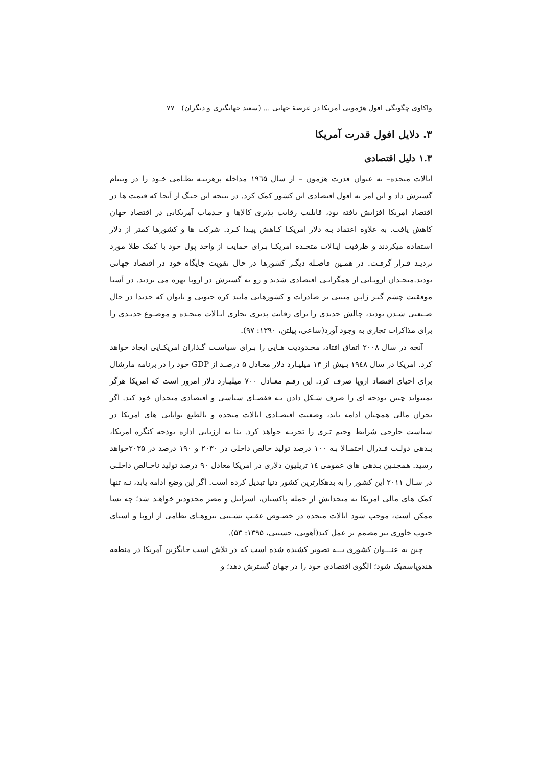واکاوی چگونگی افول هژمونی آمریکا در عرصهٔ جهانی ... (سعید جهانگیری و دیگران) ۷۷
۳. دلایل افول قدرت آمریکا
۱.۳ دلیل اقتصادی
ایالات متحده– به عنوان قدرت هژمون – از سال ۱۹٦۵ مداخله پرهزینـه نظـامی خـود را در ویتنام گسترش داد و این امر به افول اقتصادی این کشور کمک کرد. در نتیجه این جنـگ از آنجا که قیمت ها در اقتصاد امریکا افزایش یافته بود، قابلیت رقابت پذیری کالاها و خـدمات آمریکایی در اقتصاد جهان کاهش یافت. به علاوه اعتماد بـه دلار امریکـا کـاهش پیـدا کـرد. شرکت ها و کشورها کمتر از دلار استفاده میکردند و ظرفیت ایـالات متحـده امریکـا بـرای حمایت از واحد پول خود با کمک طلا مورد تردیـد قـرار گرفـت. در همـین فاصـله دیگـر کشورها در حال تقویت جایگاه خود در اقتصاد جهانی بودند.متحـدان اروپـایی از همگرایـی اقتصادی شدید و رو به گسترش در اروپا بهره می بردند. در آسیا موفقیت چشم گیـر ژاپـن مبتنی بر صادرات و کشورهایی مانند کره جنوبی و تایوان که جدیدا در حال صـنعتی شـدن بودند، چالش جدیدی را برای رقابت پذیری تجاری ایـالات متحـده و موضـوع جدیـدی را برای مذاکرات تجاری به وجود آورد(ساعی، پیلتن، ۱۳۹۰: ۹۷).
آنچه در سال ۲۰۰۸ اتفاق افتاد، محـدودیت هـایی را بـرای سیاسـت گـذاران امریکـایی ایجاد خواهد کرد. امریکا در سال ۱۹٤۸ بـیش از ۱۳ میلیـارد دلار معـادل ۵ درصـد از GDP خود را در برنامه مارشال برای احیای اقتصاد اروپا صرف کرد. این رقـم معـادل ۷۰۰ میلیـارد دلار امروز است که امریکا هرگز نمیتواند چنین بودجه ای را صرف شـکل دادن بـه ففضـای سیاسی و اقتصادی متحدان خود کند. اگر بحران مالی همچنان ادامه یابد، وضعیت اقتصـادی ایالات متحده و بالطبع توانایی های امریکا در سیاست خارجی شرایط وخیم تـری را تجربـه خواهد کرد. بنا به ارزیابی اداره بودجه کنگره امریکا، بـدهی دولـت فـدرال احتمـالا بـه ۱۰۰ درصد تولید خالص داخلی در ۲۰۳۰ و ۱۹۰ درصد در ۲۰۳۵خواهد رسید. همچنـین بـدهی های عمومی ۱٤ تریلیون دلاری در امریکا معادل ۹۰ درصد تولید ناخـالص داخلـی در سـال ۲۰۱۱ این کشور را به بدهکارترین کشور دنیا تبدیل کرده است. اگر این وضع ادامه یابد، نـه تنها کمک های مالی امریکا به متحدانش از جمله پاکستان، اسراییل و مصر محدودتر خواهـد شد؛ چه بسا ممکن است، موجب شود ایالات متحده در خصـوص عقـب نشـینی نیروهـای نظامی از اروپا و اسیای جنوب خاوری نیز مصمم تر عمل کند(آهویی، حسینی، ۱۳۹۵: ۵۳).
چین به عنـــوان کشوری بـــه تصویر کشیده شده است که در تلاش است جایگزین آمریکا در منطقه هندوپاسفیک شود؛ الگوی اقتصادی خود را در جهان گسترش دهد؛ و